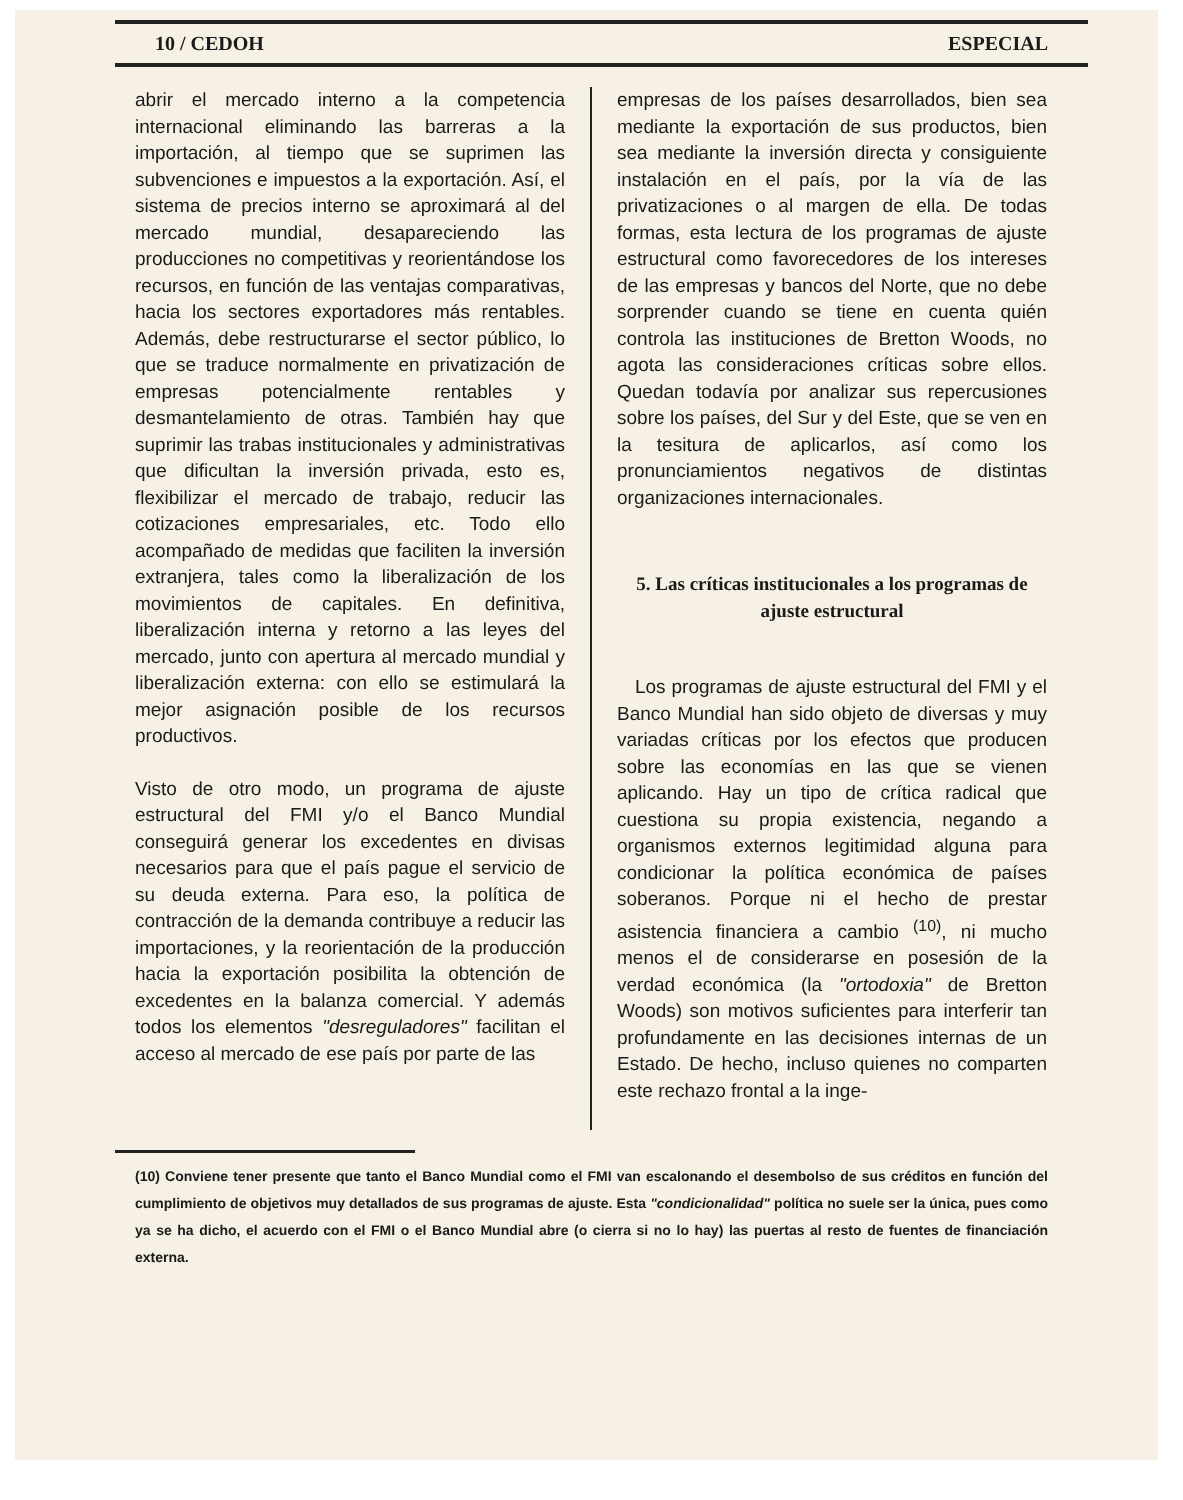10 / CEDOH ESPECIAL
abrir el mercado interno a la competencia internacional eliminando las barreras a la importación, al tiempo que se suprimen las subvenciones e impuestos a la exportación. Así, el sistema de precios interno se aproximará al del mercado mundial, desapareciendo las producciones no competitivas y reorientándose los recursos, en función de las ventajas comparativas, hacia los sectores exportadores más rentables. Además, debe restructurarse el sector público, lo que se traduce normalmente en privatización de empresas potencialmente rentables y desmantelamiento de otras. También hay que suprimir las trabas institucionales y administrativas que dificultan la inversión privada, esto es, flexibilizar el mercado de trabajo, reducir las cotizaciones empresariales, etc. Todo ello acompañado de medidas que faciliten la inversión extranjera, tales como la liberalización de los movimientos de capitales. En definitiva, liberalización interna y retorno a las leyes del mercado, junto con apertura al mercado mundial y liberalización externa: con ello se estimulará la mejor asignación posible de los recursos productivos.
Visto de otro modo, un programa de ajuste estructural del FMI y/o el Banco Mundial conseguirá generar los excedentes en divisas necesarios para que el país pague el servicio de su deuda externa. Para eso, la política de contracción de la demanda contribuye a reducir las importaciones, y la reorientación de la producción hacia la exportación posibilita la obtención de excedentes en la balanza comercial. Y además todos los elementos "desreguladores" facilitan el acceso al mercado de ese país por parte de las
empresas de los países desarrollados, bien sea mediante la exportación de sus productos, bien sea mediante la inversión directa y consiguiente instalación en el país, por la vía de las privatizaciones o al margen de ella. De todas formas, esta lectura de los programas de ajuste estructural como favorecedores de los intereses de las empresas y bancos del Norte, que no debe sorprender cuando se tiene en cuenta quién controla las instituciones de Bretton Woods, no agota las consideraciones críticas sobre ellos. Quedan todavía por analizar sus repercusiones sobre los países, del Sur y del Este, que se ven en la tesitura de aplicarlos, así como los pronunciamientos negativos de distintas organizaciones internacionales.
5. Las críticas institucionales a los programas de ajuste estructural
Los programas de ajuste estructural del FMI y el Banco Mundial han sido objeto de diversas y muy variadas críticas por los efectos que producen sobre las economías en las que se vienen aplicando. Hay un tipo de crítica radical que cuestiona su propia existencia, negando a organismos externos legitimidad alguna para condicionar la política económica de países soberanos. Porque ni el hecho de prestar asistencia financiera a cambio <sup>(10)</sup>, ni mucho menos el de considerarse en posesión de la verdad económica (la "ortodoxia" de Bretton Woods) son motivos suficientes para interferir tan profundamente en las decisiones internas de un Estado. De hecho, incluso quienes no comparten este rechazo frontal a la inge-
(10) Conviene tener presente que tanto el Banco Mundial como el FMI van escalonando el desembolso de sus créditos en función del cumplimiento de objetivos muy detallados de sus programas de ajuste. Esta "condicionalidad" política no suele ser la única, pues como ya se ha dicho, el acuerdo con el FMI o el Banco Mundial abre (o cierra si no lo hay) las puertas al resto de fuentes de financiación externa.